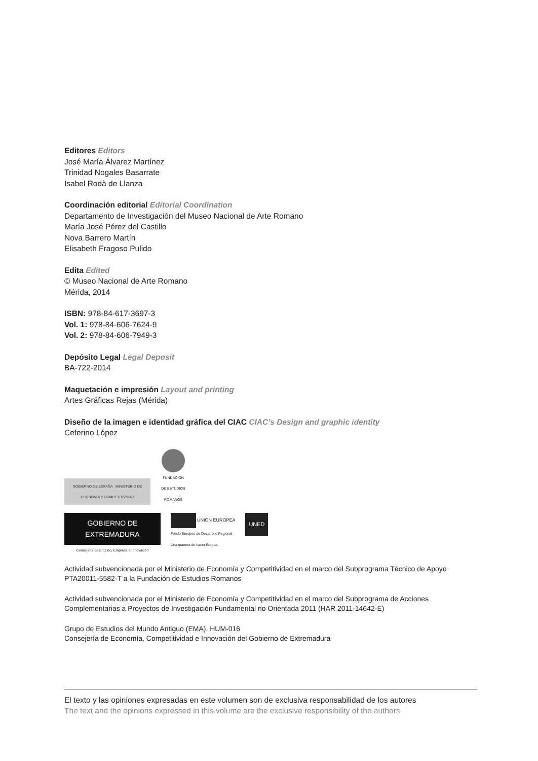Editores Editors
José María Álvarez Martínez
Trinidad Nogales Basarrate
Isabel Rodà de Llanza
Coordinación editorial Editorial Coordination
Departamento de Investigación del Museo Nacional de Arte Romano
María José Pérez del Castillo
Nova Barrero Martín
Elisabeth Fragoso Pulido
Edita Edited
© Museo Nacional de Arte Romano
Mérida, 2014
ISBN: 978-84-617-3697-3
Vol. 1: 978-84-606-7624-9
Vol. 2: 978-84-606-7949-3
Depósito Legal Legal Deposit
BA-722-2014
Maquetación e impresión Layout and printing
Artes Gráficas Rejas (Mérida)
Diseño de la imagen e identidad gráfica del CIAC CIAC’s Design and graphic identity
Ceferino López
GOBIERNO DE ESPAÑA MINISTERIO DE ECONOMÍA Y COMPETITIVIDAD
FUNDACIÓN DE ESTUDIOS ROMANOS
GOBIERNO DE EXTREMADURA
Consejería de Empleo, Empresa e Innovación
UNIÓN EUROPEA
Fondo Europeo de Desarrollo Regional
Una manera de hacer Europa
UNED
Actividad subvencionada por el Ministerio de Economía y Competitividad en el marco del Subprograma Técnico de Apoyo PTA20011-5582-T a la Fundación de Estudios Romanos
Actividad subvencionada por el Ministerio de Economía y Competitividad en el marco del Subprograma de Acciones Complementarias a Proyectos de Investigación Fundamental no Orientada 2011 (HAR 2011-14642-E)
Grupo de Estudios del Mundo Antiguo (EMA), HUM-016
Consejería de Economía, Competitividad e Innovación del Gobierno de Extremadura
El texto y las opiniones expresadas en este volumen son de exclusiva responsabilidad de los autores
The text and the opinions expressed in this volume are the exclusive responsibility of the authors